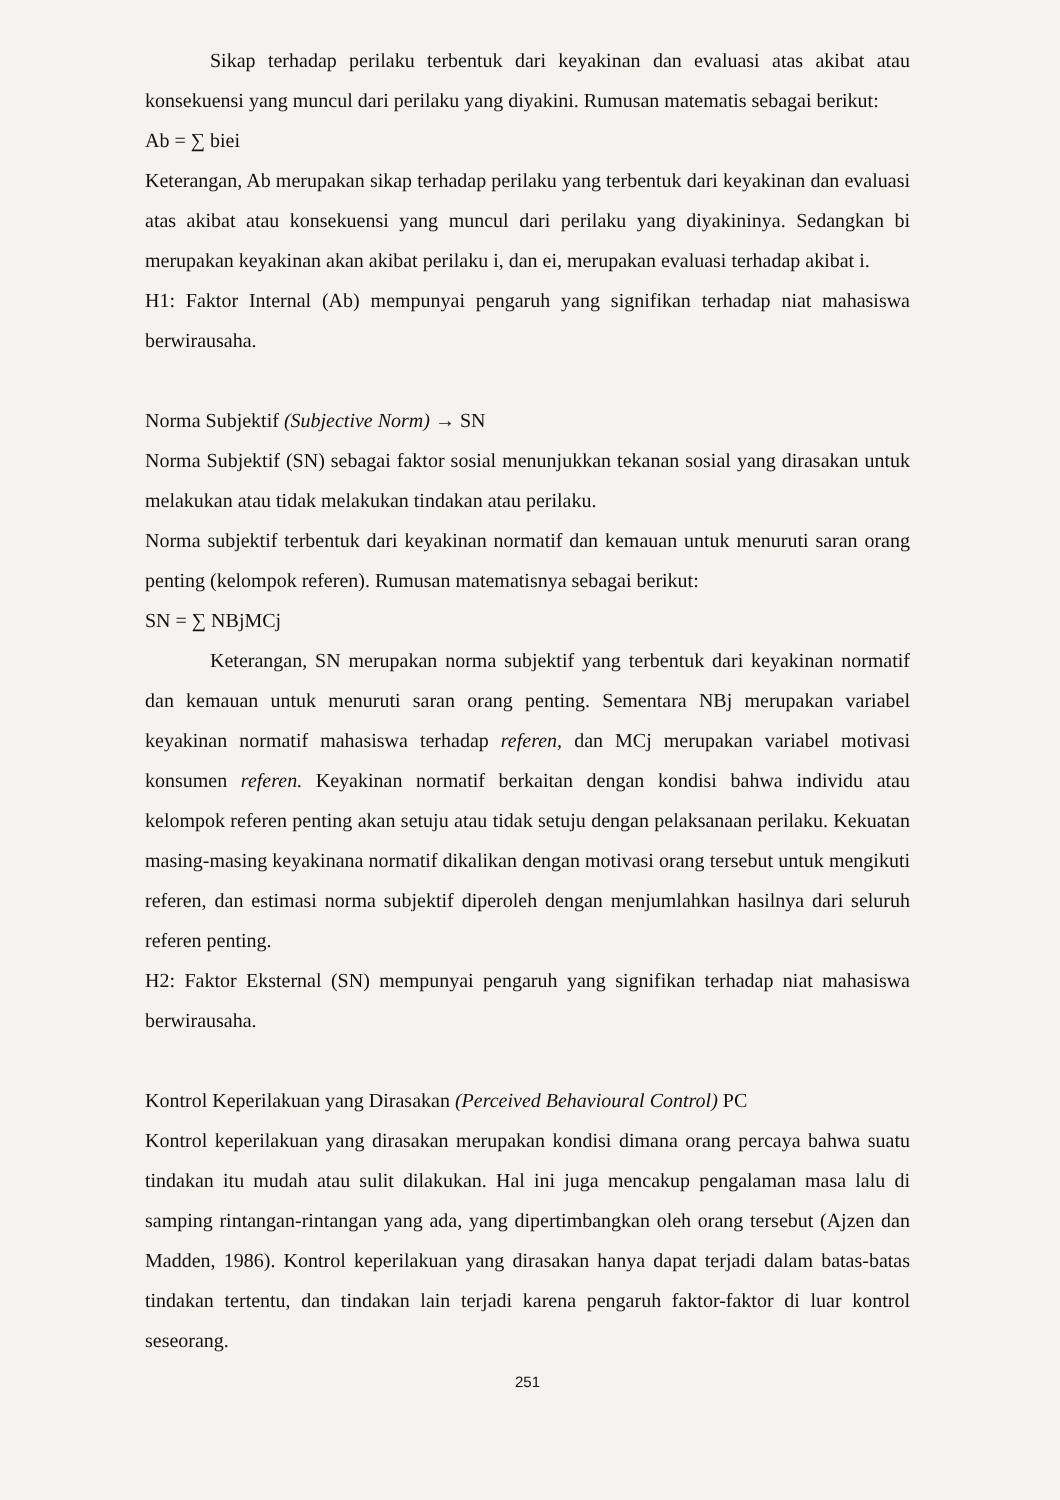Sikap terhadap perilaku terbentuk dari keyakinan dan evaluasi atas akibat atau konsekuensi yang muncul dari perilaku yang diyakini. Rumusan matematis sebagai berikut:
Ab = ∑ biei
Keterangan, Ab merupakan sikap terhadap perilaku yang terbentuk dari keyakinan dan evaluasi atas akibat atau konsekuensi yang muncul dari perilaku yang diyakininya. Sedangkan bi merupakan keyakinan akan akibat perilaku i, dan ei, merupakan evaluasi terhadap akibat i.
H1: Faktor Internal (Ab) mempunyai pengaruh yang signifikan terhadap niat mahasiswa berwirausaha.
Norma Subjektif (Subjective Norm) → SN
Norma Subjektif (SN) sebagai faktor sosial menunjukkan tekanan sosial yang dirasakan untuk melakukan atau tidak melakukan tindakan atau perilaku.
Norma subjektif terbentuk dari keyakinan normatif dan kemauan untuk menuruti saran orang penting (kelompok referen). Rumusan matematisnya sebagai berikut:
SN = ∑ NBjMCj
Keterangan, SN merupakan norma subjektif yang terbentuk dari keyakinan normatif dan kemauan untuk menuruti saran orang penting. Sementara NBj merupakan variabel keyakinan normatif mahasiswa terhadap referen, dan MCj merupakan variabel motivasi konsumen referen. Keyakinan normatif berkaitan dengan kondisi bahwa individu atau kelompok referen penting akan setuju atau tidak setuju dengan pelaksanaan perilaku. Kekuatan masing-masing keyakinana normatif dikalikan dengan motivasi orang tersebut untuk mengikuti referen, dan estimasi norma subjektif diperoleh dengan menjumlahkan hasilnya dari seluruh referen penting.
H2: Faktor Eksternal (SN) mempunyai pengaruh yang signifikan terhadap niat mahasiswa berwirausaha.
Kontrol Keperilakuan yang Dirasakan (Perceived Behavioural Control) PC
Kontrol keperilakuan yang dirasakan merupakan kondisi dimana orang percaya bahwa suatu tindakan itu mudah atau sulit dilakukan. Hal ini juga mencakup pengalaman masa lalu di samping rintangan-rintangan yang ada, yang dipertimbangkan oleh orang tersebut (Ajzen dan Madden, 1986). Kontrol keperilakuan yang dirasakan hanya dapat terjadi dalam batas-batas tindakan tertentu, dan tindakan lain terjadi karena pengaruh faktor-faktor di luar kontrol seseorang.
251